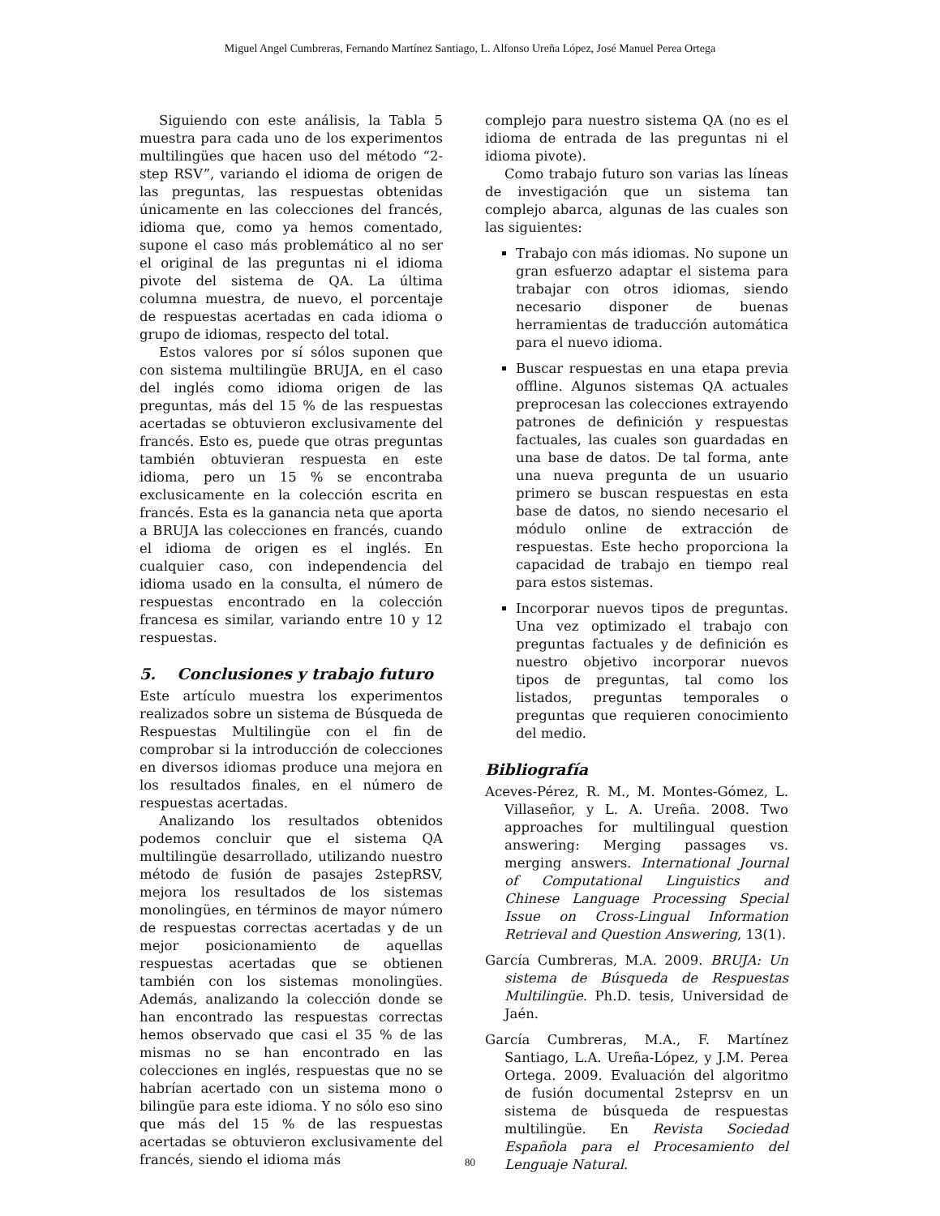Miguel Angel Cumbreras, Fernando Martínez Santiago, L. Alfonso Ureña López, José Manuel Perea Ortega
Siguiendo con este análisis, la Tabla 5 muestra para cada uno de los experimentos multilingües que hacen uso del método “2-step RSV”, variando el idioma de origen de las preguntas, las respuestas obtenidas únicamente en las colecciones del francés, idioma que, como ya hemos comentado, supone el caso más problemático al no ser el original de las preguntas ni el idioma pivote del sistema de QA. La última columna muestra, de nuevo, el porcentaje de respuestas acertadas en cada idioma o grupo de idiomas, respecto del total.
Estos valores por sí sólos suponen que con sistema multilingüe BRUJA, en el caso del inglés como idioma origen de las preguntas, más del 15 % de las respuestas acertadas se obtuvieron exclusivamente del francés. Esto es, puede que otras preguntas también obtuvieran respuesta en este idioma, pero un 15 % se encontraba exclusicamente en la colección escrita en francés. Esta es la ganancia neta que aporta a BRUJA las colecciones en francés, cuando el idioma de origen es el inglés. En cualquier caso, con independencia del idioma usado en la consulta, el número de respuestas encontrado en la colección francesa es similar, variando entre 10 y 12 respuestas.
5. Conclusiones y trabajo futuro
Este artículo muestra los experimentos realizados sobre un sistema de Búsqueda de Respuestas Multilingüe con el fin de comprobar si la introducción de colecciones en diversos idiomas produce una mejora en los resultados finales, en el número de respuestas acertadas.
Analizando los resultados obtenidos podemos concluir que el sistema QA multilingüe desarrollado, utilizando nuestro método de fusión de pasajes 2stepRSV, mejora los resultados de los sistemas monolingües, en términos de mayor número de respuestas correctas acertadas y de un mejor posicionamiento de aquellas respuestas acertadas que se obtienen también con los sistemas monolingües. Además, analizando la colección donde se han encontrado las respuestas correctas hemos observado que casi el 35 % de las mismas no se han encontrado en las colecciones en inglés, respuestas que no se habrían acertado con un sistema mono o bilingüe para este idioma. Y no sólo eso sino que más del 15 % de las respuestas acertadas se obtuvieron exclusivamente del francés, siendo el idioma más
complejo para nuestro sistema QA (no es el idioma de entrada de las preguntas ni el idioma pivote).
Como trabajo futuro son varias las líneas de investigación que un sistema tan complejo abarca, algunas de las cuales son las siguientes:
Trabajo con más idiomas. No supone un gran esfuerzo adaptar el sistema para trabajar con otros idiomas, siendo necesario disponer de buenas herramientas de traducción automática para el nuevo idioma.
Buscar respuestas en una etapa previa offline. Algunos sistemas QA actuales preprocesan las colecciones extrayendo patrones de definición y respuestas factuales, las cuales son guardadas en una base de datos. De tal forma, ante una nueva pregunta de un usuario primero se buscan respuestas en esta base de datos, no siendo necesario el módulo online de extracción de respuestas. Este hecho proporciona la capacidad de trabajo en tiempo real para estos sistemas.
Incorporar nuevos tipos de preguntas. Una vez optimizado el trabajo con preguntas factuales y de definición es nuestro objetivo incorporar nuevos tipos de preguntas, tal como los listados, preguntas temporales o preguntas que requieren conocimiento del medio.
Bibliografía
Aceves-Pérez, R. M., M. Montes-Gómez, L. Villaseñor, y L. A. Ureña. 2008. Two approaches for multilingual question answering: Merging passages vs. merging answers. International Journal of Computational Linguistics and Chinese Language Processing Special Issue on Cross-Lingual Information Retrieval and Question Answering, 13(1).
García Cumbreras, M.A. 2009. BRUJA: Un sistema de Búsqueda de Respuestas Multilingüe. Ph.D. tesis, Universidad de Jaén.
García Cumbreras, M.A., F. Martínez Santiago, L.A. Ureña-López, y J.M. Perea Ortega. 2009. Evaluación del algoritmo de fusión documental 2steprsv en un sistema de búsqueda de respuestas multilingüe. En Revista Sociedad Española para el Procesamiento del Lenguaje Natural.
80